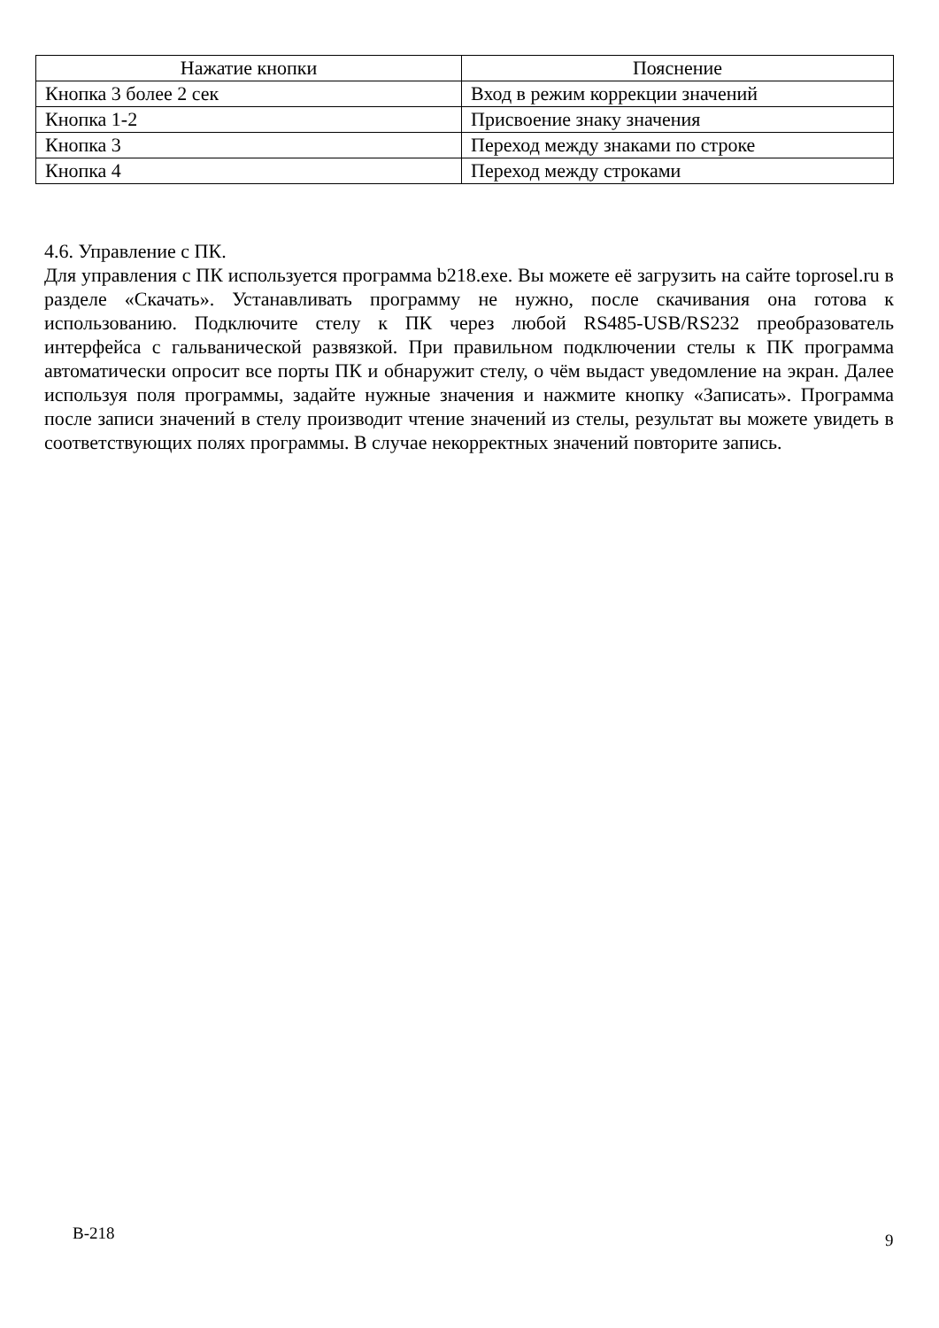| Нажатие кнопки | Пояснение |
| --- | --- |
| Кнопка 3 более 2 сек | Вход в режим коррекции значений |
| Кнопка 1-2 | Присвоение знаку значения |
| Кнопка 3 | Переход между знаками по строке |
| Кнопка 4 | Переход между строками |
4.6. Управление с ПК.
Для управления с ПК используется программа b218.exe. Вы можете её загрузить на сайте toprosel.ru в разделе «Скачать». Устанавливать программу не нужно, после скачивания она готова к использованию. Подключите стелу к ПК через любой RS485-USB/RS232 преобразователь интерфейса с гальванической развязкой. При правильном подключении стелы к ПК программа автоматически опросит все порты ПК и обнаружит стелу, о чём выдаст уведомление на экран. Далее используя поля программы, задайте нужные значения и нажмите кнопку «Записать». Программа после записи значений в стелу производит чтение значений из стелы, результат вы можете увидеть в соответствующих полях программы. В случае некорректных значений повторите запись.
В-218 9